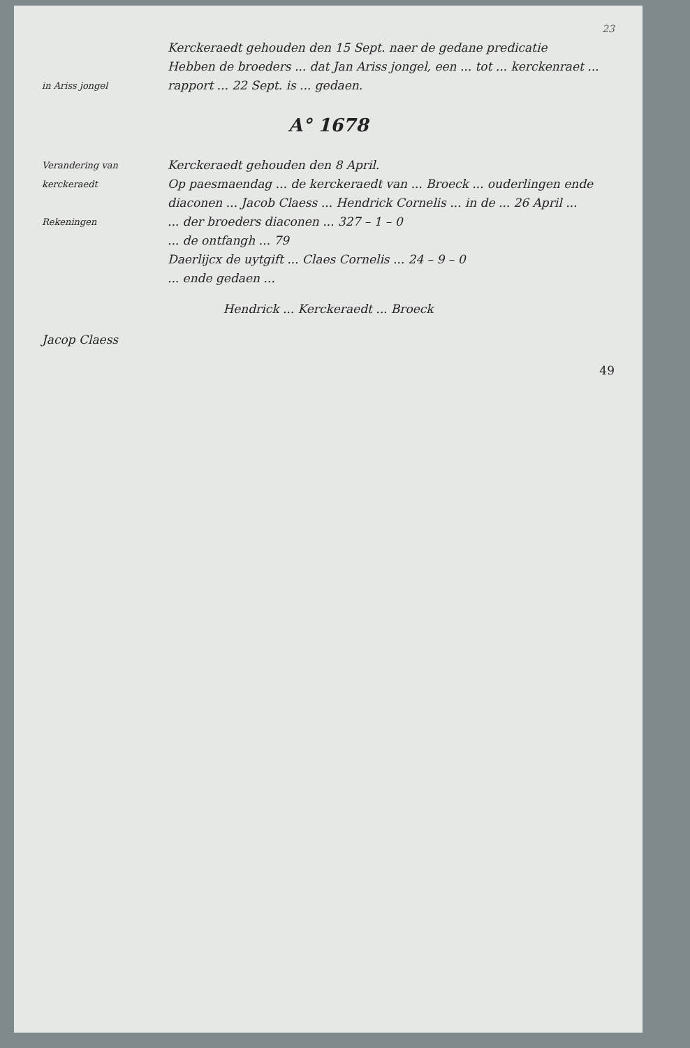23
in Ariss jongel
Kerckeraedt gehouden den 15 Sept. naer de gedane predicatie
Hebben de broeders ... dat Jan Ariss jongel, een ... tot ... kerckenraet ... rapport ... 22 Sept. is ... gedaen.
A° 1678
Verandering van kerckeraedt
Kerckeraedt gehouden den 8 April.
Op paesmaendag ... de kerckeraedt van ... Broeck ... ouderlingen ende diaconen ... Jacob Claess ... Hendrick Cornelis ... in de ... 26 April ...
Rekeningen
... der broeders diaconen ... 327 – 1 – 0
... de ontfangh ... 79
Daerlijcx de uytgift ... Claes Cornelis ... 24 – 9 – 0
... ende gedaen ...
Hendrick ... Kerckeraedt ... Broeck
Jacop Claess
49